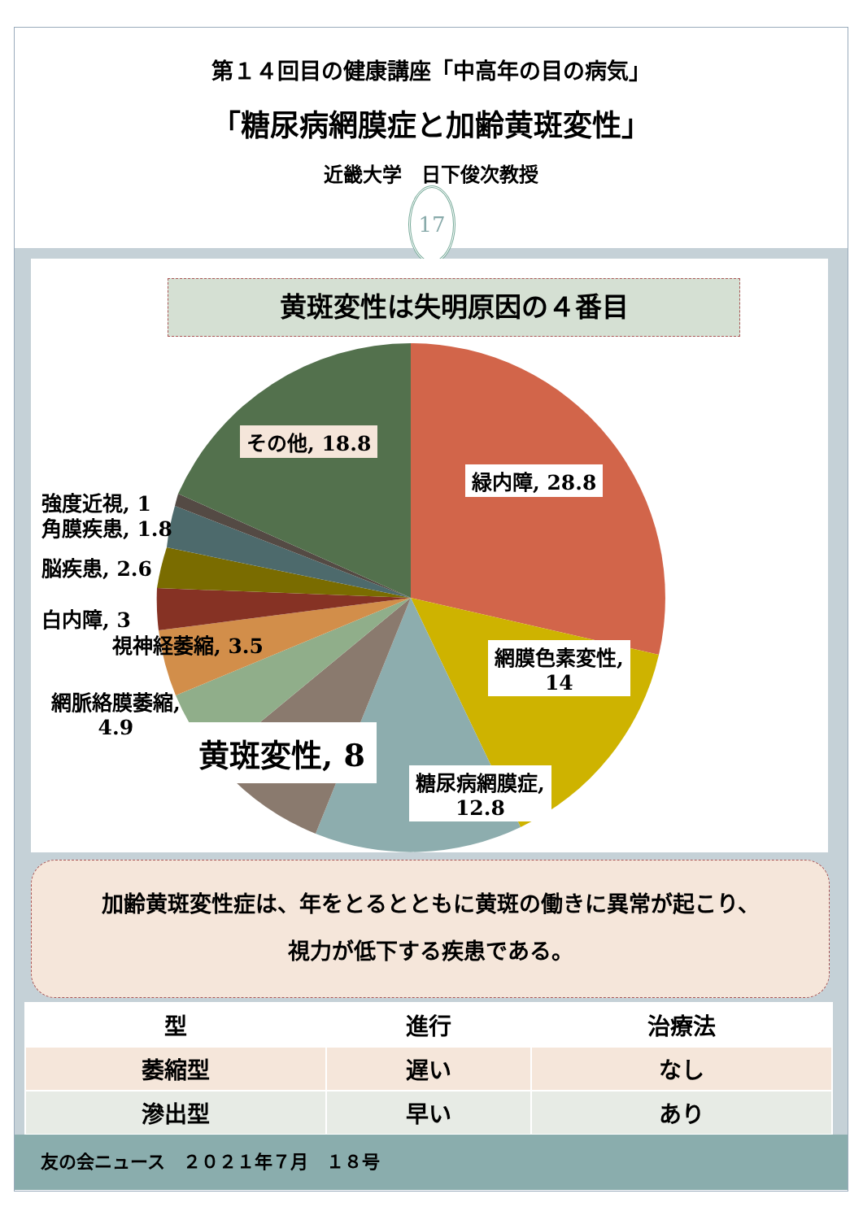第１４回目の健康講座「中高年の目の病気」
「糖尿病網膜症と加齢黄斑変性」
近畿大学　日下俊次教授
17
黄斑変性は失明原因の４番目
その他, 18.8
緑内障, 28.8
強度近視, 1
角膜疾患, 1.8
脳疾患, 2.6
白内障, 3
視神経萎縮, 3.5
網膜色素変性,
14
網脈絡膜萎縮,
4.9
黄斑変性, 8
糖尿病網膜症,
12.8
加齢黄斑変性症は、年をとるとともに黄斑の働きに異常が起こり、
視力が低下する疾患である。
| 型 | 進行 | 治療法 |
| --- | --- | --- |
| 萎縮型 | 遅い | なし |
| 滲出型 | 早い | あり |
友の会ニュース　２０２１年７月　１８号